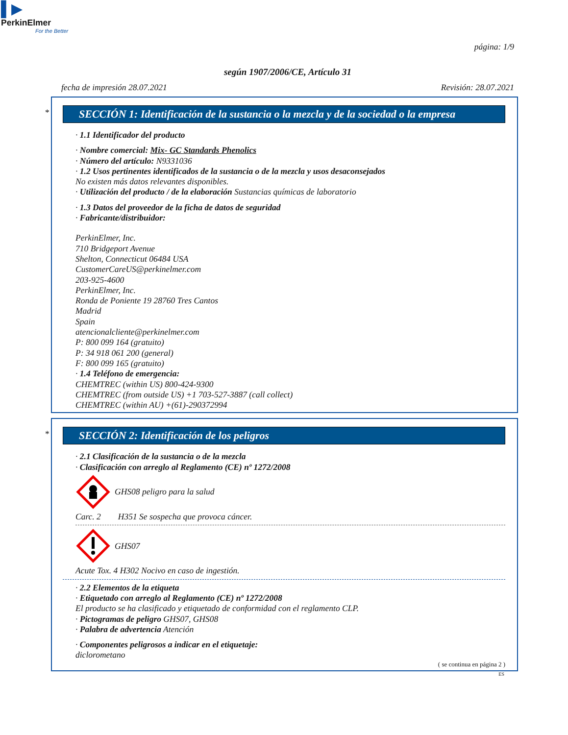▌▶
PerkinElmer
For the Better
página: 1/9
según 1907/2006/CE, Artículo 31
fecha de impresión 28.07.2021 Revisión: 28.07.2021
*
SECCIÓN 1: Identificación de la sustancia o la mezcla y de la sociedad o la empresa
· 1.1 Identificador del producto
· Nombre comercial: Mix- GC Standards Phenolics
· Número del artículo: N9331036
· 1.2 Usos pertinentes identificados de la sustancia o de la mezcla y usos desaconsejados
No existen más datos relevantes disponibles.
· Utilización del producto / de la elaboración Sustancias químicas de laboratorio
· 1.3 Datos del proveedor de la ficha de datos de seguridad
· Fabricante/distribuidor:
PerkinElmer, Inc.
710 Bridgeport Avenue
Shelton, Connecticut 06484 USA
CustomerCareUS@perkinelmer.com
203-925-4600
PerkinElmer, Inc.
Ronda de Poniente 19 28760 Tres Cantos
Madrid
Spain
atencionalcliente@perkinelmer.com
P: 800 099 164 (gratuito)
P: 34 918 061 200 (general)
F: 800 099 165 (gratuito)
· 1.4 Teléfono de emergencia:
CHEMTREC (within US) 800-424-9300
CHEMTREC (from outside US) +1 703-527-3887 (call collect)
CHEMTREC (within AU) +(61)-290372994
*
SECCIÓN 2: Identificación de los peligros
· 2.1 Clasificación de la sustancia o de la mezcla
· Clasificación con arreglo al Reglamento (CE) nº 1272/2008
GHS08 peligro para la salud
Carc. 2 H351 Se sospecha que provoca cáncer.
GHS07
Acute Tox. 4 H302 Nocivo en caso de ingestión.
· 2.2 Elementos de la etiqueta
· Etiquetado con arreglo al Reglamento (CE) nº 1272/2008
El producto se ha clasificado y etiquetado de conformidad con el reglamento CLP.
· Pictogramas de peligro GHS07, GHS08
· Palabra de advertencia Atención
· Componentes peligrosos a indicar en el etiquetaje:
diclorometano
( se continua en página 2 )
ES